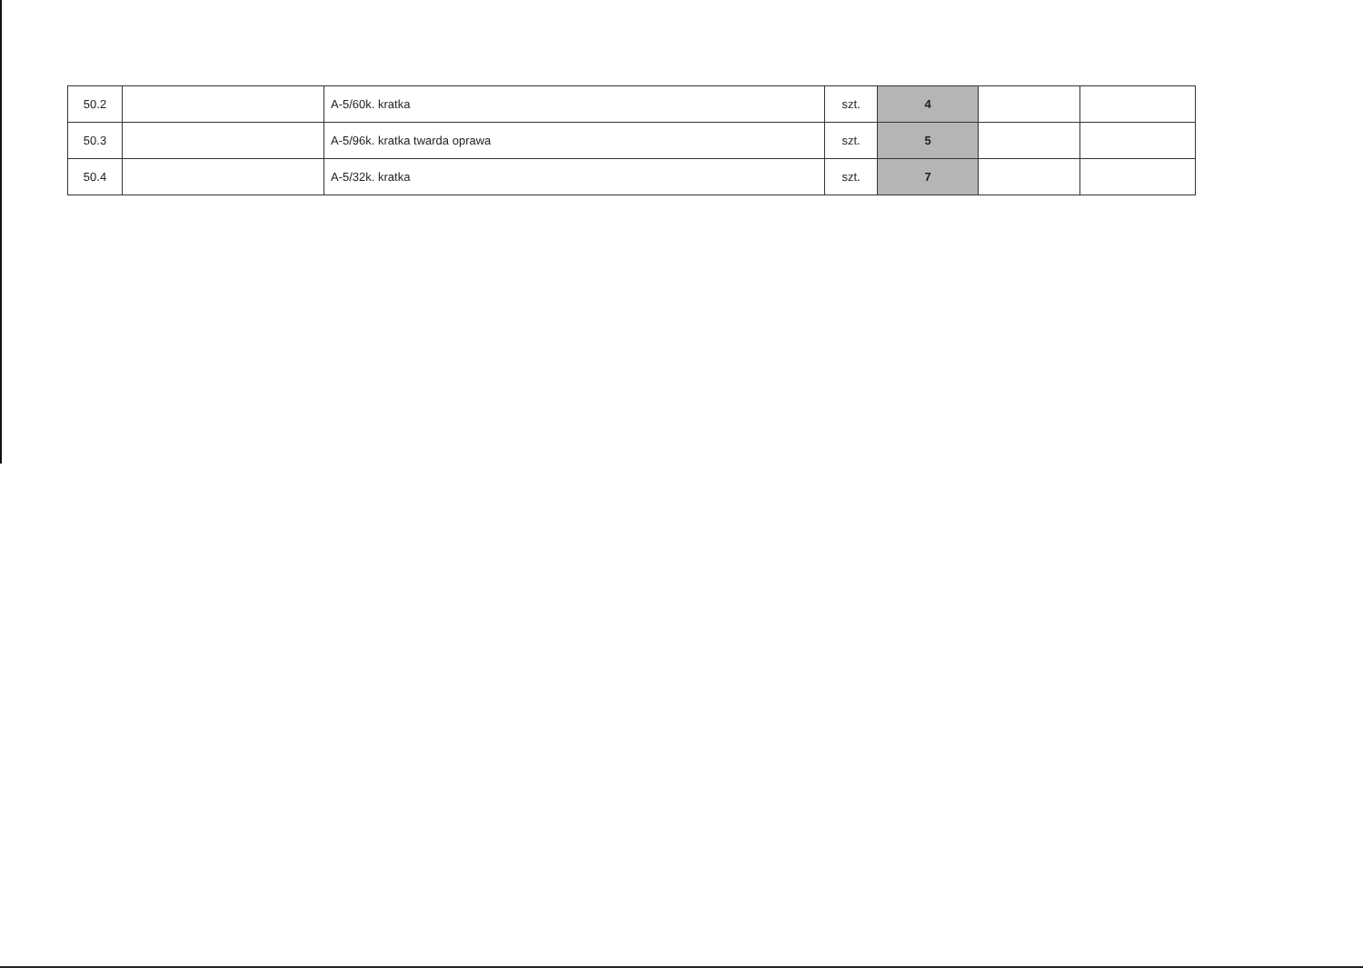| 50.2 | | A-5/60k. kratka | szt. | 4 | | |
| 50.3 | | A-5/96k. kratka twarda oprawa | szt. | 5 | | |
| 50.4 | | A-5/32k. kratka | szt. | 7 | | |